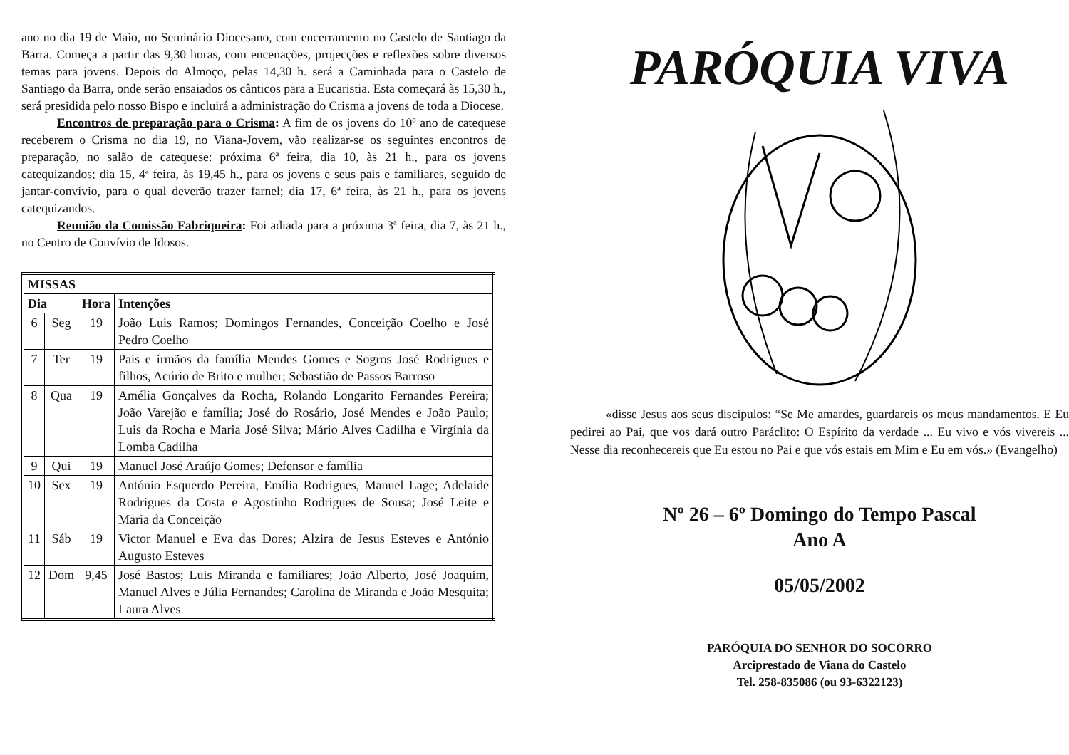ano no dia 19 de Maio, no Seminário Diocesano, com encerramento no Castelo de Santiago da Barra. Começa a partir das 9,30 horas, com encenações, projecções e reflexões sobre diversos temas para jovens. Depois do Almoço, pelas 14,30 h. será a Caminhada para o Castelo de Santiago da Barra, onde serão ensaiados os cânticos para a Eucaristia. Esta começará às 15,30 h., será presidida pelo nosso Bispo e incluirá a administração do Crisma a jovens de toda a Diocese.
Encontros de preparação para o Crisma: A fim de os jovens do 10º ano de catequese receberem o Crisma no dia 19, no Viana-Jovem, vão realizar-se os seguintes encontros de preparação, no salão de catequese: próxima 6ª feira, dia 10, às 21 h., para os jovens catequizandos; dia 15, 4ª feira, às 19,45 h., para os jovens e seus pais e familiares, seguido de jantar-convívio, para o qual deverão trazer farnel; dia 17, 6ª feira, às 21 h., para os jovens catequizandos.
Reunião da Comissão Fabriqueira: Foi adiada para a próxima 3ª feira, dia 7, às 21 h., no Centro de Convívio de Idosos.
| MISSAS | | | |
| --- | --- | --- | --- |
| Dia | | Hora | Intenções |
| 6 | Seg | 19 | João Luis Ramos; Domingos Fernandes, Conceição Coelho e José Pedro Coelho |
| 7 | Ter | 19 | Pais e irmãos da família Mendes Gomes e Sogros José Rodrigues e filhos, Acúrio de Brito e mulher; Sebastião de Passos Barroso |
| 8 | Qua | 19 | Amélia Gonçalves da Rocha, Rolando Longarito Fernandes Pereira; João Varejão e família; José do Rosário, José Mendes e João Paulo; Luis da Rocha e Maria José Silva; Mário Alves Cadilha e Virgínia da Lomba Cadilha |
| 9 | Qui | 19 | Manuel José Araújo Gomes; Defensor e família |
| 10 | Sex | 19 | António Esquerdo Pereira, Emília Rodrigues, Manuel Lage; Adelaide Rodrigues da Costa e Agostinho Rodrigues de Sousa; José Leite e Maria da Conceição |
| 11 | Sáb | 19 | Victor Manuel e Eva das Dores; Alzira de Jesus Esteves e António Augusto Esteves |
| 12 | Dom | 9,45 | José Bastos; Luis Miranda e familiares; João Alberto, José Joaquim, Manuel Alves e Júlia Fernandes; Carolina de Miranda e João Mesquita; Laura Alves |
PARÓQUIA VIVA
«disse Jesus aos seus discípulos: “Se Me amardes, guardareis os meus mandamentos. E Eu pedirei ao Pai, que vos dará outro Paráclito: O Espírito da verdade ... Eu vivo e vós vivereis ... Nesse dia reconhecereis que Eu estou no Pai e que vós estais em Mim e Eu em vós.» (Evangelho)
Nº 26 – 6º Domingo do Tempo Pascal
Ano A
05/05/2002
PARÓQUIA DO SENHOR DO SOCORRO
Arciprestado de Viana do Castelo
Tel. 258-835086 (ou 93-6322123)